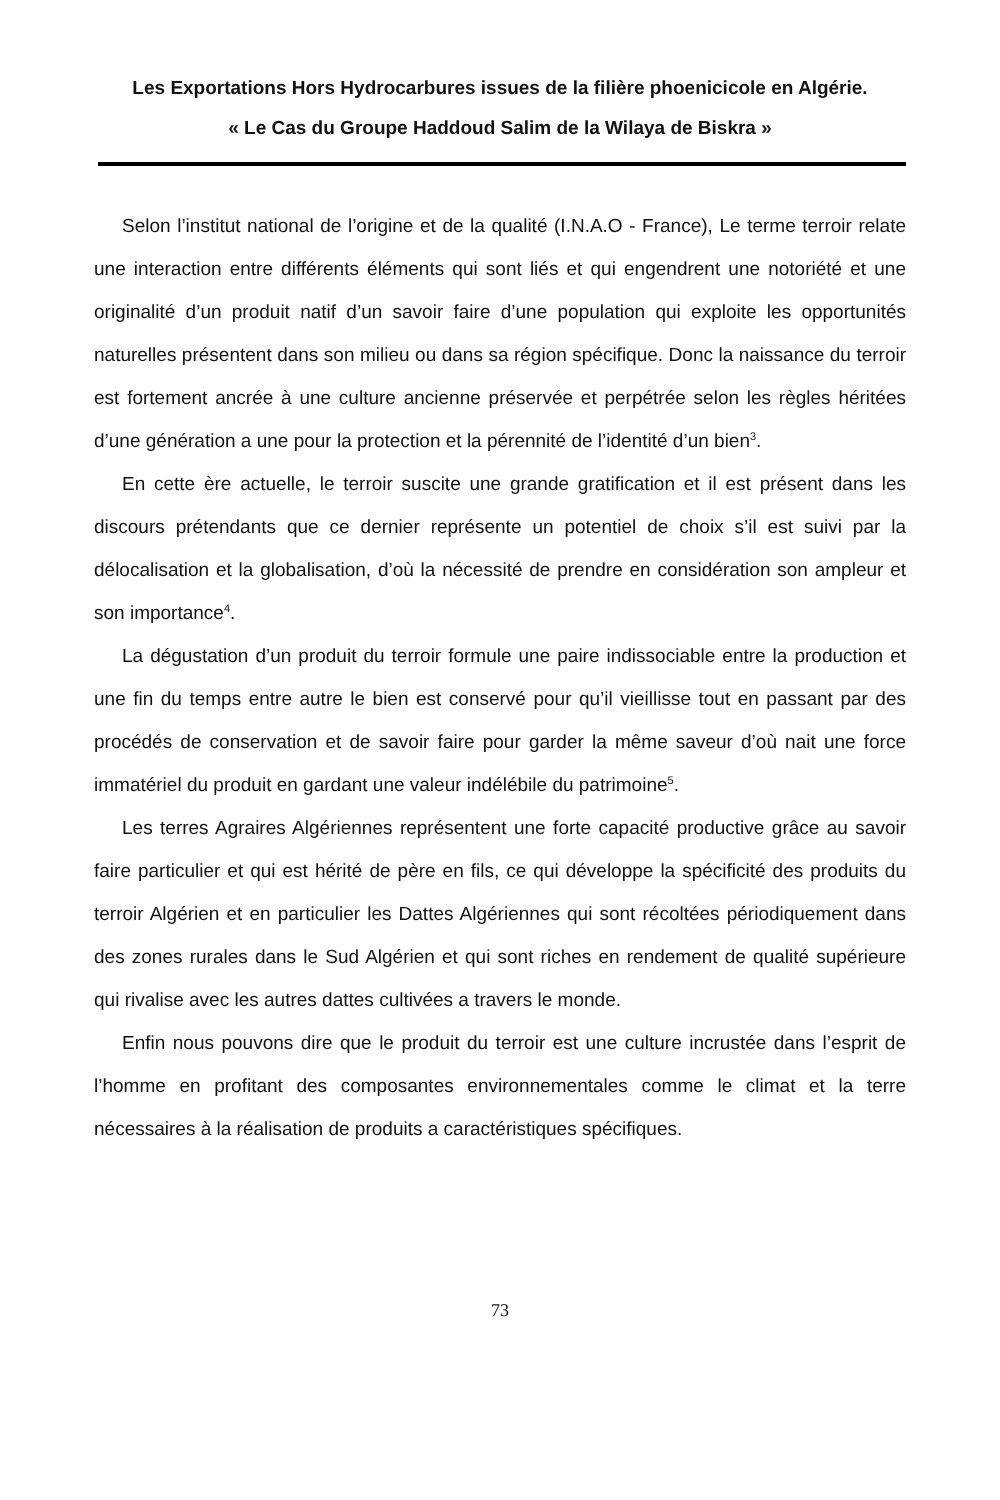Les Exportations Hors Hydrocarbures issues de la filière phoenicicole en Algérie.
« Le Cas du Groupe Haddoud Salim de la Wilaya de Biskra »
Selon l’institut national de l’origine et de la qualité (I.N.A.O - France), Le terme terroir relate une interaction entre différents éléments qui sont liés et qui engendrent une notoriété et une originalité d’un produit natif d’un savoir faire d’une population qui exploite les opportunités naturelles présentent dans son milieu ou dans sa région spécifique. Donc la naissance du terroir est fortement ancrée à une culture ancienne préservée et perpétrée selon les règles héritées d’une génération a une pour la protection et la pérennité de l’identité d’un bien<sup>3</sup>.
En cette ère actuelle, le terroir suscite une grande gratification et il est présent dans les discours prétendants que ce dernier représente un potentiel de choix s’il est suivi par la délocalisation et la globalisation, d’où la nécessité de prendre en considération son ampleur et son importance<sup>4</sup>.
La dégustation d’un produit du terroir formule une paire indissociable entre la production et une fin du temps entre autre le bien est conservé pour qu’il vieillisse tout en passant par des procédés de conservation et de savoir faire pour garder la même saveur d’où nait une force immatériel du produit en gardant une valeur indélébile du patrimoine<sup>5</sup>.
Les terres Agraires Algériennes représentent une forte capacité productive grâce au savoir faire particulier et qui est hérité de père en fils, ce qui développe la spécificité des produits du terroir Algérien et en particulier les Dattes Algériennes qui sont récoltées périodiquement dans des zones rurales dans le Sud Algérien et qui sont riches en rendement de qualité supérieure qui rivalise avec les autres dattes cultivées a travers le monde.
Enfin nous pouvons dire que le produit du terroir est une culture incrustée dans l’esprit de l’homme en profitant des composantes environnementales comme le climat et la terre nécessaires à la réalisation de produits a caractéristiques spécifiques.
73